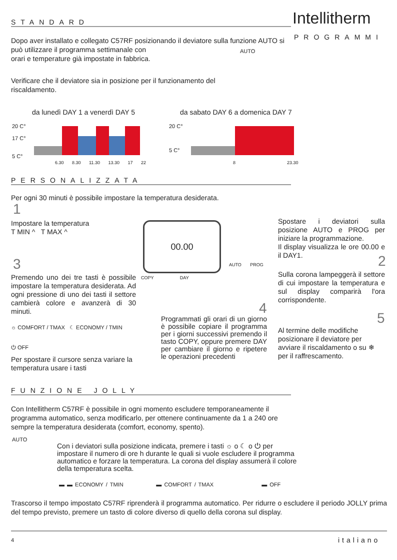STANDARD Intellitherm
PROGRAMMI
Dopo aver installato e collegato C57RF posizionando il deviatore sulla funzione AUTO si può utilizzare il programma settimanale con
orari e temperature già impostate in fabbrica.
AUTO
Verificare che il deviatore sia in posizione per il funzionamento del riscaldamento.
da lunedì DAY 1 a venerdì DAY 5
da sabato DAY 6 a domenica DAY 7
20 C°
17 C°
5 C°
6.30 8.30 11.30 13.30 17 22
20 C°
5 C°
8 23.30
PERSONALIZZATA
Per ogni 30 minuti è possibile impostare la temperatura desiderata.
1
Impostare la temperatura
T MIN ^ T MAX ^
00.00
3
Premendo uno dei tre tasti è possibile impostare la temperatura desiderata. Ad ogni pressione di uno dei tasti il settore cambierà colore e avanzerà di 30 minuti.
☼ COMFORT / TMAX ☾ ECONOMY / TMIN
⏻ OFF
Per spostare il cursore senza variare la temperatura usare i tasti
COPY DAY
AUTO PROG
4
Programmati gli orari di un giorno è possibile copiare il programma per i giorni successivi premendo il tasto COPY, oppure premere DAY per cambiare il giorno e ripetere le operazioni precedenti
Spostare i deviatori sulla posizione AUTO e PROG per iniziare la programmazione.
Il display visualizza le ore 00.00 e il DAY1.
2
Sulla corona lampeggerà il settore di cui impostare la temperatura e sul display comparirà l'ora corrispondente.
5
Al termine delle modifiche posizionare il deviatore per avviare il riscaldamento o su ❄ per il raffrescamento.
FUNZIONE JOLLY
Con Intellitherm C57RF è possibile in ogni momento escludere temporaneamente il programma automatico, senza modificarlo, per ottenere continuamente da 1 a 240 ore sempre la temperatura desiderata (comfort, economy, spento).
AUTO
Con i deviatori sulla posizione indicata, premere i tasti ☼ o ☾ o ⏻ per impostare il numero di ore h durante le quali si vuole escludere il programma automatico e forzare la temperatura. La corona del display assumerà il colore della temperatura scelta.
▬ ▬ ECONOMY / TMIN ▬ COMFORT / TMAX ▬ OFF
Trascorso il tempo impostato C57RF riprenderà il programma automatico. Per ridurre o escludere il periodo JOLLY prima del tempo previsto, premere un tasto di colore diverso di quello della corona sul display.
4 italiano